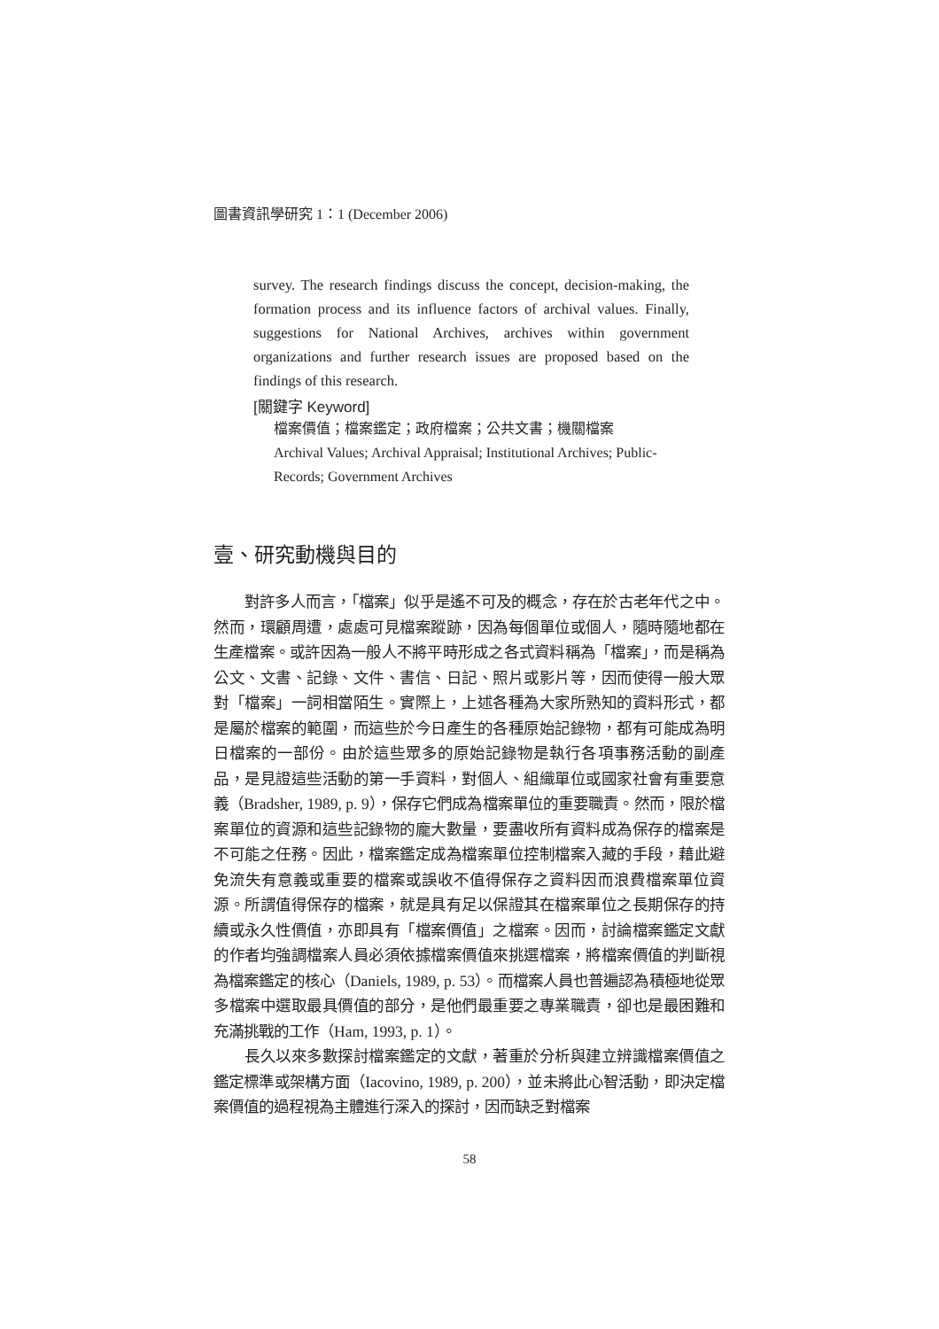圖書資訊學研究 1：1 (December 2006)
survey. The research findings discuss the concept, decision-making, the formation process and its influence factors of archival values. Finally, suggestions for National Archives, archives within government organizations and further research issues are proposed based on the findings of this research.
[關鍵字 Keyword]
檔案價值；檔案鑑定；政府檔案；公共文書；機關檔案
Archival Values; Archival Appraisal; Institutional Archives; Public-
Records; Government Archives
壹、研究動機與目的
對許多人而言，「檔案」似乎是遙不可及的概念，存在於古老年代之中。然而，環顧周遭，處處可見檔案蹤跡，因為每個單位或個人，隨時隨地都在生產檔案。或許因為一般人不將平時形成之各式資料稱為「檔案」，而是稱為公文、文書、記錄、文件、書信、日記、照片或影片等，因而使得一般大眾對「檔案」一詞相當陌生。實際上，上述各種為大家所熟知的資料形式，都是屬於檔案的範圍，而這些於今日產生的各種原始記錄物，都有可能成為明日檔案的一部份。由於這些眾多的原始記錄物是執行各項事務活動的副產品，是見證這些活動的第一手資料，對個人、組織單位或國家社會有重要意義（Bradsher, 1989, p. 9），保存它們成為檔案單位的重要職責。然而，限於檔案單位的資源和這些記錄物的龐大數量，要盡收所有資料成為保存的檔案是不可能之任務。因此，檔案鑑定成為檔案單位控制檔案入藏的手段，藉此避免流失有意義或重要的檔案或誤收不值得保存之資料因而浪費檔案單位資源。所謂值得保存的檔案，就是具有足以保證其在檔案單位之長期保存的持續或永久性價值，亦即具有「檔案價值」之檔案。因而，討論檔案鑑定文獻的作者均強調檔案人員必須依據檔案價值來挑選檔案，將檔案價值的判斷視為檔案鑑定的核心（Daniels, 1989, p. 53）。而檔案人員也普遍認為積極地從眾多檔案中選取最具價值的部分，是他們最重要之專業職責，卻也是最困難和充滿挑戰的工作（Ham, 1993, p. 1）。
長久以來多數探討檔案鑑定的文獻，著重於分析與建立辨識檔案價值之鑑定標準或架構方面（Iacovino, 1989, p. 200），並未將此心智活動，即決定檔案價值的過程視為主體進行深入的探討，因而缺乏對檔案
58